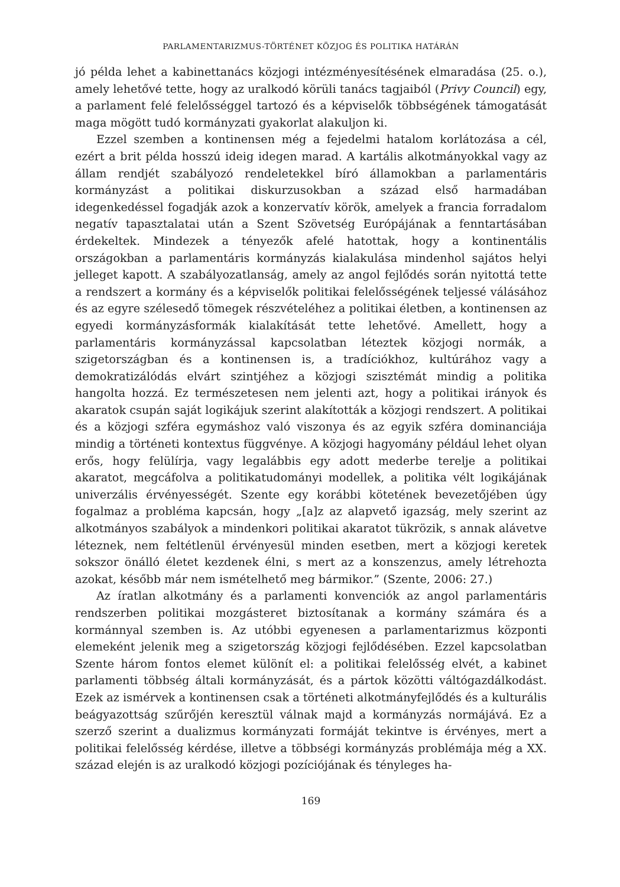PARLAMENTARIZMUS-TÖRTÉNET KÖZJOG ÉS POLITIKA HATÁRÁN
jó példa lehet a kabinettanács közjogi intézményesítésének elmaradása (25. o.), amely lehetővé tette, hogy az uralkodó körüli tanács tagjaiból (Privy Council) egy, a parlament felé felelősséggel tartozó és a képviselők többségének támogatását maga mögött tudó kormányzati gyakorlat alakuljon ki.
Ezzel szemben a kontinensen még a fejedelmi hatalom korlátozása a cél, ezért a brit példa hosszú ideig idegen marad. A kartális alkotmányokkal vagy az állam rendjét szabályozó rendeletekkel bíró államokban a parlamentáris kormányzást a politikai diskurzusokban a század első harmadában idegenkedéssel fogadják azok a konzervatív körök, amelyek a francia forradalom negatív tapasztalatai után a Szent Szövetség Európájának a fenntartásában érdekeltek. Mindezek a tényezők afelé hatottak, hogy a kontinentális országokban a parlamentáris kormányzás kialakulása mindenhol sajátos helyi jelleget kapott. A szabályozatlanság, amely az angol fejlődés során nyitottá tette a rendszert a kormány és a képviselők politikai felelősségének teljessé válásához és az egyre szélesedő tömegek részvételéhez a politikai életben, a kontinensen az egyedi kormányzásformák kialakítását tette lehetővé. Amellett, hogy a parlamentáris kormányzással kapcsolatban léteztek közjogi normák, a szigetországban és a kontinensen is, a tradíciókhoz, kultúrához vagy a demokratizálódás elvárt szintjéhez a közjogi szisztémát mindig a politika hangolta hozzá. Ez természetesen nem jelenti azt, hogy a politikai irányok és akaratok csupán saját logikájuk szerint alakították a közjogi rendszert. A politikai és a közjogi szféra egymáshoz való viszonya és az egyik szféra dominanciája mindig a történeti kontextus függvénye. A közjogi hagyomány például lehet olyan erős, hogy felülírja, vagy legalábbis egy adott mederbe terelje a politikai akaratot, megcáfolva a politikatudományi modellek, a politika vélt logikájának univerzális érvényességét. Szente egy korábbi kötetének bevezetőjében úgy fogalmaz a probléma kapcsán, hogy „[a]z az alapvető igazság, mely szerint az alkotmányos szabályok a mindenkori politikai akaratot tükrözik, s annak alávetve léteznek, nem feltétlenül érvényesül minden esetben, mert a közjogi keretek sokszor önálló életet kezdenek élni, s mert az a konszenzus, amely létrehozta azokat, később már nem ismételhető meg bármikor.” (Szente, 2006: 27.)
Az íratlan alkotmány és a parlamenti konvenciók az angol parlamentáris rendszerben politikai mozgásteret biztosítanak a kormány számára és a kormánnyal szemben is. Az utóbbi egyenesen a parlamentarizmus központi elemeként jelenik meg a szigetország közjogi fejlődésében. Ezzel kapcsolatban Szente három fontos elemet különít el: a politikai felelősség elvét, a kabinet parlamenti többség általi kormányzását, és a pártok közötti váltógazdálkodást. Ezek az ismérvek a kontinensen csak a történeti alkotmányfejlődés és a kulturális beágyazottság szűrőjén keresztül válnak majd a kormányzás normájává. Ez a szerző szerint a dualizmus kormányzati formáját tekintve is érvényes, mert a politikai felelősség kérdése, illetve a többségi kormányzás problémája még a XX. század elején is az uralkodó közjogi pozíciójának és tényleges ha-
169